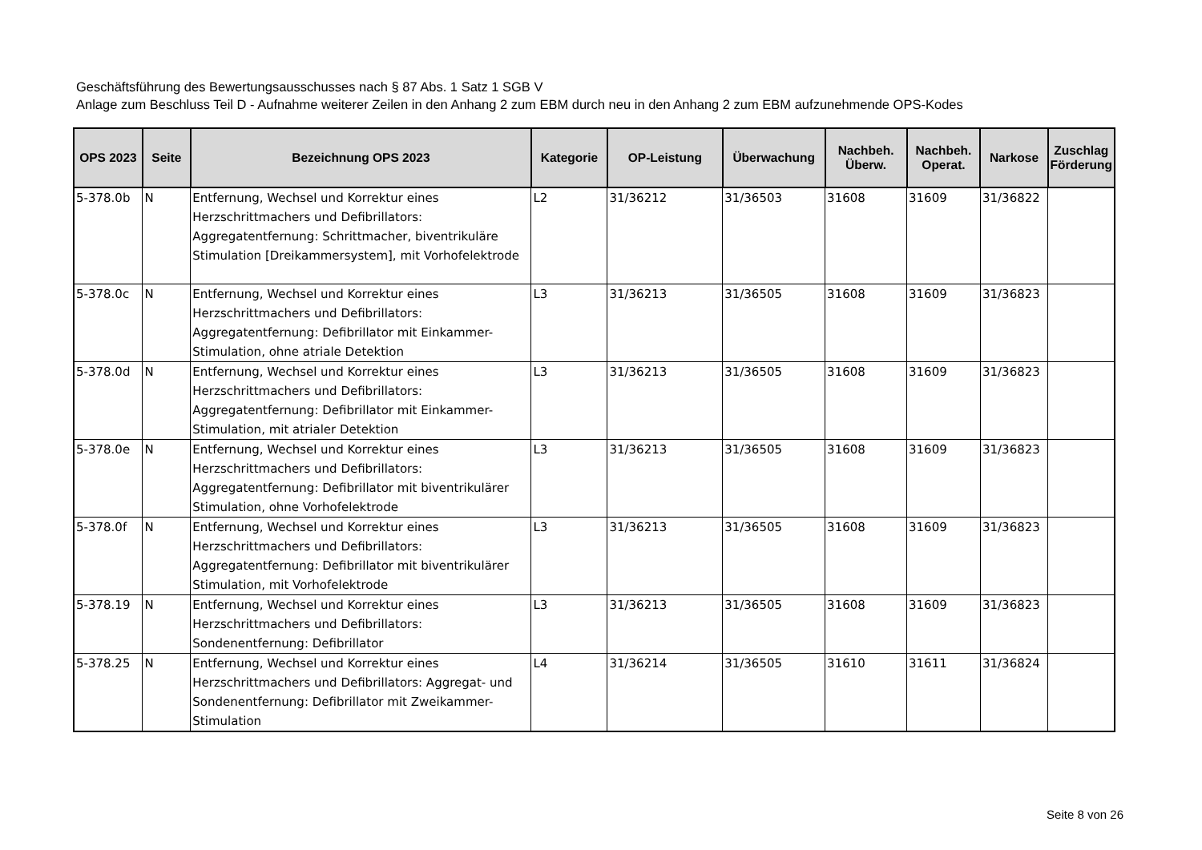Geschäftsführung des Bewertungsausschusses nach § 87 Abs. 1 Satz 1 SGB V
Anlage zum Beschluss Teil D - Aufnahme weiterer Zeilen in den Anhang 2 zum EBM durch neu in den Anhang 2 zum EBM aufzunehmende OPS-Kodes
| OPS 2023 | Seite | Bezeichnung OPS 2023 | Kategorie | OP-Leistung | Überwachung | Nachbeh. Überw. | Nachbeh. Operat. | Narkose | Zuschlag Förderung |
| --- | --- | --- | --- | --- | --- | --- | --- | --- | --- |
| 5-378.0b | N | Entfernung, Wechsel und Korrektur eines Herzschrittmachers und Defibrillators: Aggregatentfernung: Schrittmacher, biventrikuläre Stimulation [Dreikammersystem], mit Vorhofelektrode | L2 | 31/36212 | 31/36503 | 31608 | 31609 | 31/36822 | |
| 5-378.0c | N | Entfernung, Wechsel und Korrektur eines Herzschrittmachers und Defibrillators: Aggregatentfernung: Defibrillator mit Einkammer-Stimulation, ohne atriale Detektion | L3 | 31/36213 | 31/36505 | 31608 | 31609 | 31/36823 | |
| 5-378.0d | N | Entfernung, Wechsel und Korrektur eines Herzschrittmachers und Defibrillators: Aggregatentfernung: Defibrillator mit Einkammer-Stimulation, mit atrialer Detektion | L3 | 31/36213 | 31/36505 | 31608 | 31609 | 31/36823 | |
| 5-378.0e | N | Entfernung, Wechsel und Korrektur eines Herzschrittmachers und Defibrillators: Aggregatentfernung: Defibrillator mit biventrikulärer Stimulation, ohne Vorhofelektrode | L3 | 31/36213 | 31/36505 | 31608 | 31609 | 31/36823 | |
| 5-378.0f | N | Entfernung, Wechsel und Korrektur eines Herzschrittmachers und Defibrillators: Aggregatentfernung: Defibrillator mit biventrikulärer Stimulation, mit Vorhofelektrode | L3 | 31/36213 | 31/36505 | 31608 | 31609 | 31/36823 | |
| 5-378.19 | N | Entfernung, Wechsel und Korrektur eines Herzschrittmachers und Defibrillators: Sondenentfernung: Defibrillator | L3 | 31/36213 | 31/36505 | 31608 | 31609 | 31/36823 | |
| 5-378.25 | N | Entfernung, Wechsel und Korrektur eines Herzschrittmachers und Defibrillators: Aggregat- und Sondenentfernung: Defibrillator mit Zweikammer-Stimulation | L4 | 31/36214 | 31/36505 | 31610 | 31611 | 31/36824 | |
Seite 8 von 26